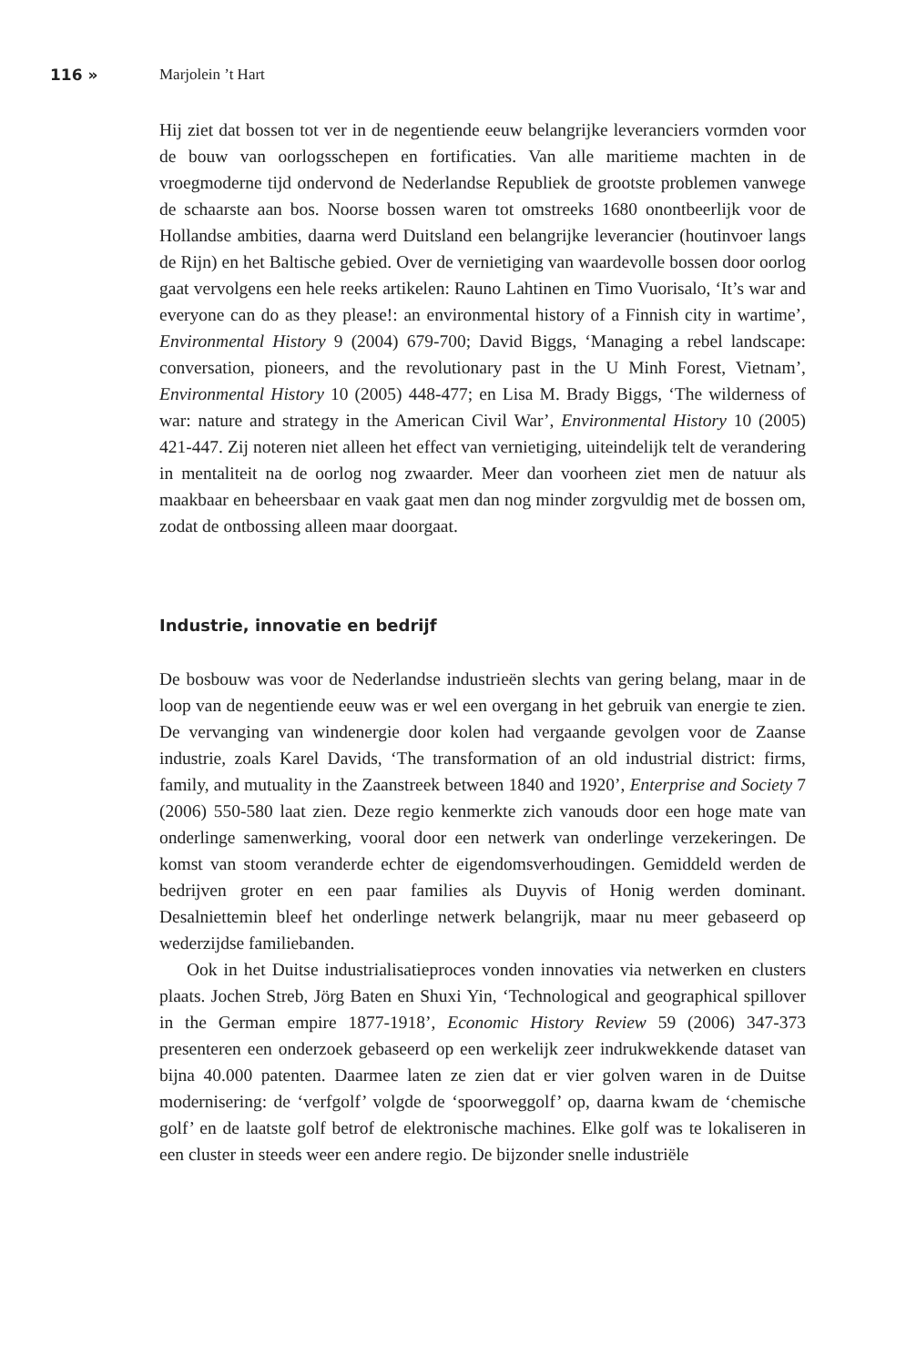116 » Marjolein ’t Hart
Hij ziet dat bossen tot ver in de negentiende eeuw belangrijke leveranciers vormden voor de bouw van oorlogsschepen en fortificaties. Van alle maritieme machten in de vroegmoderne tijd ondervond de Nederlandse Republiek de grootste problemen vanwege de schaarste aan bos. Noorse bossen waren tot omstreeks 1680 onontbeerlijk voor de Hollandse ambities, daarna werd Duitsland een belangrijke leverancier (houtinvoer langs de Rijn) en het Baltische gebied. Over de vernietiging van waardevolle bossen door oorlog gaat vervolgens een hele reeks artikelen: Rauno Lahtinen en Timo Vuorisalo, ‘It’s war and everyone can do as they please!: an environmental history of a Finnish city in wartime’, Environmental History 9 (2004) 679-700; David Biggs, ‘Managing a rebel landscape: conversation, pioneers, and the revolutionary past in the U Minh Forest, Vietnam’, Environmental History 10 (2005) 448-477; en Lisa M. Brady Biggs, ‘The wilderness of war: nature and strategy in the American Civil War’, Environmental History 10 (2005) 421-447. Zij noteren niet alleen het effect van vernietiging, uiteindelijk telt de verandering in mentaliteit na de oorlog nog zwaarder. Meer dan voorheen ziet men de natuur als maakbaar en beheersbaar en vaak gaat men dan nog minder zorgvuldig met de bossen om, zodat de ontbossing alleen maar doorgaat.
Industrie, innovatie en bedrijf
De bosbouw was voor de Nederlandse industrieën slechts van gering belang, maar in de loop van de negentiende eeuw was er wel een overgang in het gebruik van energie te zien. De vervanging van windenergie door kolen had vergaande gevolgen voor de Zaanse industrie, zoals Karel Davids, ‘The transformation of an old industrial district: firms, family, and mutuality in the Zaanstreek between 1840 and 1920’, Enterprise and Society 7 (2006) 550-580 laat zien. Deze regio kenmerkte zich vanouds door een hoge mate van onderlinge samenwerking, vooral door een netwerk van onderlinge verzekeringen. De komst van stoom veranderde echter de eigendomsverhoudingen. Gemiddeld werden de bedrijven groter en een paar families als Duyvis of Honig werden dominant. Desalniettemin bleef het onderlinge netwerk belangrijk, maar nu meer gebaseerd op wederzijdse familiebanden.
Ook in het Duitse industrialisatieproces vonden innovaties via netwerken en clusters plaats. Jochen Streb, Jörg Baten en Shuxi Yin, ‘Technological and geographical spillover in the German empire 1877-1918’, Economic History Review 59 (2006) 347-373 presenteren een onderzoek gebaseerd op een werkelijk zeer indrukwekkende dataset van bijna 40.000 patenten. Daarmee laten ze zien dat er vier golven waren in de Duitse modernisering: de ‘verfgolf’ volgde de ‘spoorweggolf’ op, daarna kwam de ‘chemische golf’ en de laatste golf betrof de elektronische machines. Elke golf was te lokaliseren in een cluster in steeds weer een andere regio. De bijzonder snelle industriële